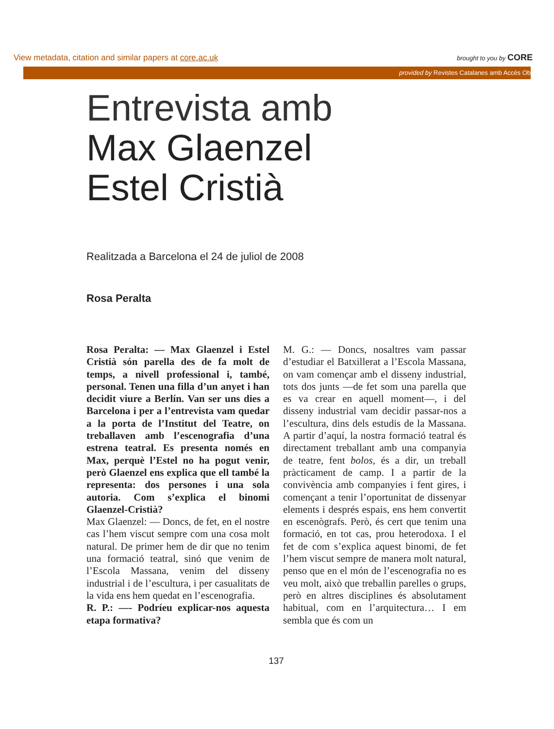View metadata, citation and similar papers at core.ac.uk brought to you by CORE
provided by Revistes Catalanes amb Accés Ob
Entrevista amb
Max Glaenzel
Estel Cristià
Realitzada a Barcelona el 24 de juliol de 2008
Rosa Peralta
Rosa Peralta: — Max Glaenzel i Estel Cristià són parella des de fa molt de temps, a nivell professional i, també, personal. Tenen una filla d’un anyet i han decidit viure a Berlín. Van ser uns dies a Barcelona i per a l’entrevista vam quedar a la porta de l’Institut del Teatre, on treballaven amb l’escenografia d’una estrena teatral. Es presenta només en Max, perquè l’Estel no ha pogut venir, però Glaenzel ens explica que ell també la representa: dos persones i una sola autoria. Com s’explica el binomi Glaenzel-Cristià?
Max Glaenzel: — Doncs, de fet, en el nostre cas l’hem viscut sempre com una cosa molt natural. De primer hem de dir que no tenim una formació teatral, sinó que venim de l’Escola Massana, venim del disseny industrial i de l’escultura, i per casualitats de la vida ens hem quedat en l’escenografia.
R. P.: —- Podríeu explicar-nos aquesta etapa formativa?
M. G.: — Doncs, nosaltres vam passar d’estudiar el Batxillerat a l’Escola Massana, on vam començar amb el disseny industrial, tots dos junts —de fet som una parella que es va crear en aquell moment—, i del disseny industrial vam decidir passar-nos a l’escultura, dins dels estudis de la Massana. A partir d’aquí, la nostra formació teatral és directament treballant amb una companyia de teatre, fent bolos, és a dir, un treball pràcticament de camp. I a partir de la convivència amb companyies i fent gires, i començant a tenir l’oportunitat de dissenyar elements i després espais, ens hem convertit en escenògrafs. Però, és cert que tenim una formació, en tot cas, prou heterodoxa. I el fet de com s’explica aquest binomi, de fet l’hem viscut sempre de manera molt natural, penso que en el món de l’escenografia no es veu molt, això que treballin parelles o grups, però en altres disciplines és absolutament habitual, com en l’arquitectura… I em sembla que és com un
137